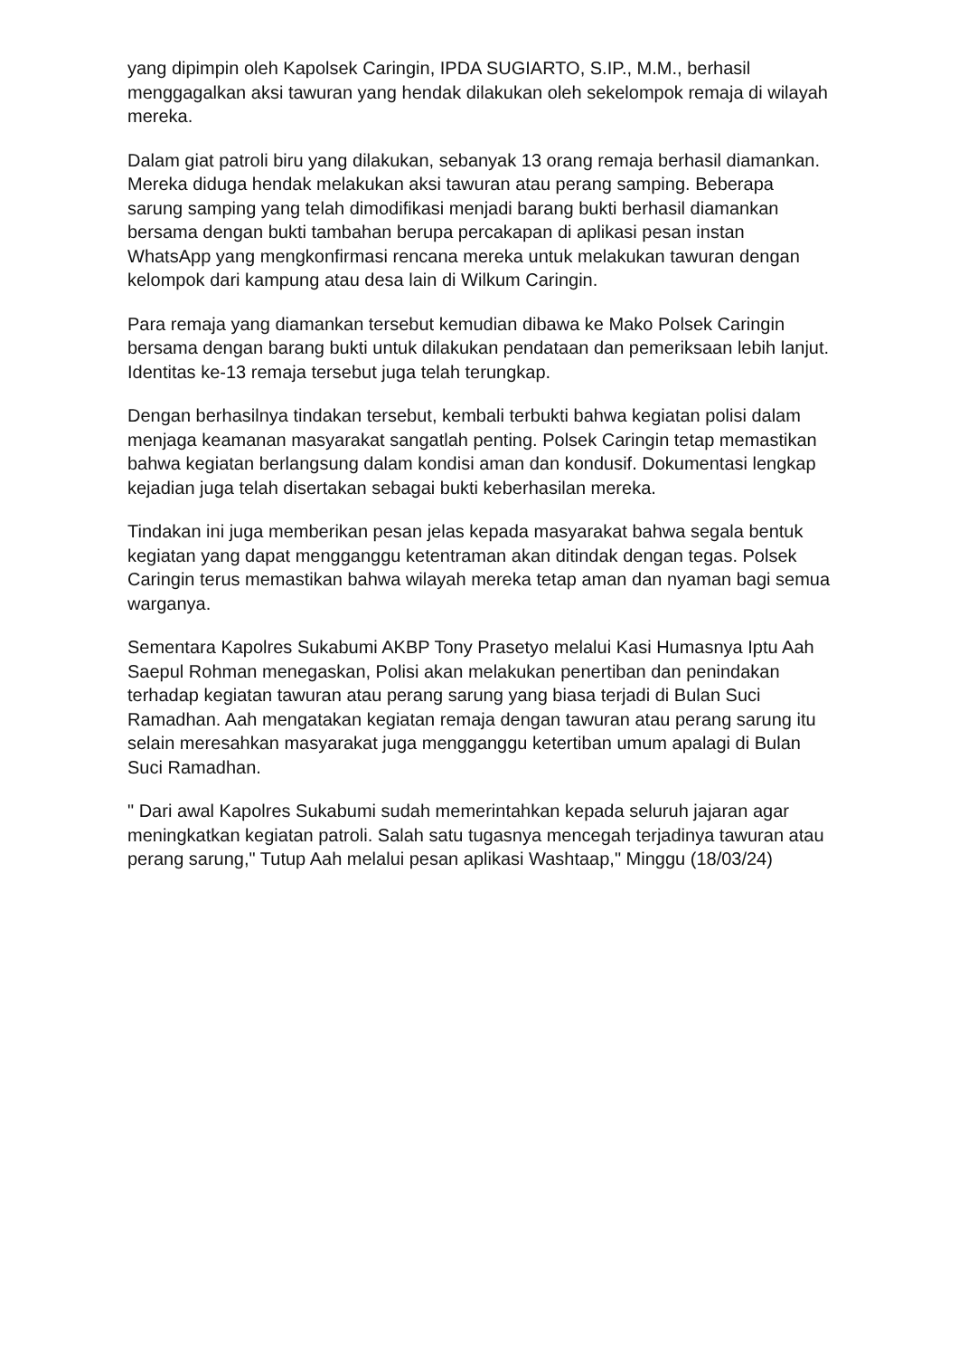yang dipimpin oleh Kapolsek Caringin, IPDA SUGIARTO, S.IP., M.M., berhasil menggagalkan aksi tawuran yang hendak dilakukan oleh sekelompok remaja di wilayah mereka.
Dalam giat patroli biru yang dilakukan, sebanyak 13 orang remaja berhasil diamankan. Mereka diduga hendak melakukan aksi tawuran atau perang samping. Beberapa sarung samping yang telah dimodifikasi menjadi barang bukti berhasil diamankan bersama dengan bukti tambahan berupa percakapan di aplikasi pesan instan WhatsApp yang mengkonfirmasi rencana mereka untuk melakukan tawuran dengan kelompok dari kampung atau desa lain di Wilkum Caringin.
Para remaja yang diamankan tersebut kemudian dibawa ke Mako Polsek Caringin bersama dengan barang bukti untuk dilakukan pendataan dan pemeriksaan lebih lanjut. Identitas ke-13 remaja tersebut juga telah terungkap.
Dengan berhasilnya tindakan tersebut, kembali terbukti bahwa kegiatan polisi dalam menjaga keamanan masyarakat sangatlah penting. Polsek Caringin tetap memastikan bahwa kegiatan berlangsung dalam kondisi aman dan kondusif. Dokumentasi lengkap kejadian juga telah disertakan sebagai bukti keberhasilan mereka.
Tindakan ini juga memberikan pesan jelas kepada masyarakat bahwa segala bentuk kegiatan yang dapat mengganggu ketentraman akan ditindak dengan tegas. Polsek Caringin terus memastikan bahwa wilayah mereka tetap aman dan nyaman bagi semua warganya.
Sementara Kapolres Sukabumi AKBP Tony Prasetyo melalui Kasi Humasnya Iptu Aah Saepul Rohman menegaskan, Polisi akan melakukan penertiban dan penindakan terhadap kegiatan tawuran atau perang sarung yang biasa terjadi di Bulan Suci Ramadhan. Aah mengatakan kegiatan remaja dengan tawuran atau perang sarung itu selain meresahkan masyarakat juga mengganggu ketertiban umum apalagi di Bulan Suci Ramadhan.
" Dari awal Kapolres Sukabumi sudah memerintahkan kepada seluruh jajaran agar meningkatkan kegiatan patroli. Salah satu tugasnya mencegah terjadinya tawuran atau perang sarung," Tutup Aah melalui pesan aplikasi Washtaap," Minggu (18/03/24)